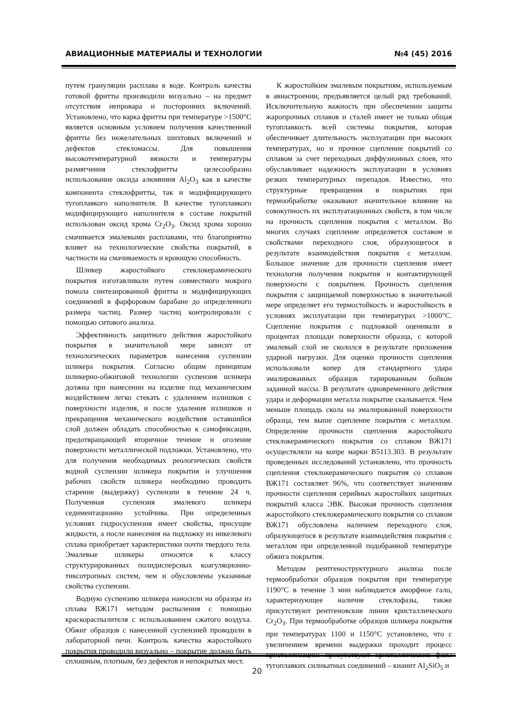АВИАЦИОННЫЕ МАТЕРИАЛЫ И ТЕХНОЛОГИИ №4 (45) 2016
путем грануляции расплава в воде. Контроль качества готовой фритты производили визуально – на предмет отсутствия непровара и посторонних включений. Установлено, что варка фритты при температуре >1500°C является основным условием получения качественной фритты без нежелательных шихтовых включений и дефектов стекломассы. Для повышения высокотемпературной вязкости и температуры размягчения стеклофритты целесообразно использование оксида алюминия Al<sub>2</sub>O<sub>3</sub> как в качестве компонента стеклофритты, так и модифицирующего тугоплавкого наполнителя. В качестве тугоплавкого модифицирующего наполнителя в составе покрытий использован оксид хрома Cr<sub>2</sub>O<sub>3</sub>. Оксид хрома хорошо смачивается эмалевыми расплавами, что благоприятно влияет на технологические свойства покрытий, в частности на смачиваемость и кроющую способность.
Шликер жаростойкого стеклокерамического покрытия изготавливали путем совместного мокрого помола синтезированной фритты и модифицирующих соединений в фарфоровом барабане до определенного размера частиц. Размер частиц контролировали с помощью ситового анализа.
Эффективность защитного действия жаростойкого покрытия в значительной мере зависит от технологических параметров нанесения суспензии шликера покрытия. Согласно общим принципам шликерно-обжиговой технологии суспензия шликера должна при нанесении на изделие под механическим воздействием легко стекать с удалением излишков с поверхности изделия, и после удаления излишков и прекращения механического воздействия оставшийся слой должен обладать способностью к самофиксации, предотвращающей вторичное течение и оголение поверхности металлической подложки. Установлено, что для получения необходимых реологических свойств водной суспензии шликера покрытия и улучшения рабочих свойств шликера необходимо проводить старение (выдержку) суспензии в течение 24 ч. Полученная суспензия эмалевого шликера седиментационно устойчива. При определенных условиях гидросуспензия имеет свойства, присущие жидкости, а после нанесения на подложку из никелевого сплава приобретает характеристики почти твердого тела. Эмалевые шликеры относятся к классу структурированных полидисперсных коагуляционно-тиксотропных систем, чем и обусловлены указанные свойства суспензии.
Водную суспензию шликера наносили на образцы из сплава ВЖ171 методом распыления с помощью краскораспылителя с использованием сжатого воздуха. Обжиг образцов с нанесенной суспензией проводили в лабораторной печи. Контроль качества жаростойкого покрытия проводили визуально – покрытие должно быть сплошным, плотным, без дефектов и непокрытых мест.
К жаростойким эмалевым покрытиям, используемым в авиастроении, предъявляется целый ряд требований. Исключительную важность при обеспечении защиты жаропрочных сплавов и сталей имеет не только общая тугоплавкость всей системы покрытия, которая обеспечивает длительность эксплуатации при высоких температурах, но и прочное сцепление покрытий со сплавом за счет переходных диффузионных слоев, что обуславливает надежность эксплуатации в условиях резких температурных перепадов. Известно, что структурные превращения в покрытиях при термообработке оказывают значительное влияние на совокупность их эксплуатационных свойств, в том числе на прочность сцепления покрытия с металлом. Во многих случаях сцепление определяется составом и свойствами переходного слоя, образующегося в результате взаимодействия покрытия с металлом. Большое значение для прочности сцепления имеет технология получения покрытия и контактирующей поверхности с покрытием. Прочность сцепления покрытия с защищаемой поверхностью в значительной мере определяет его термостойкость и жаростойкость в условиях эксплуатации при температурах >1000°C. Сцепление покрытия с подложкой оценивали в процентах площади поверхности образца, с которой эмалевый слой не скололся в результате приложения ударной нагрузки. Для оценки прочности сцепления использовали копер для стандартного удара эмалированных образцов тарированным бойком заданной массы. В результате одновременного действия удара и деформации металла покрытие скалывается. Чем меньше площадь скола на эмалированной поверхности образца, тем выше сцепление покрытия с металлом. Определение прочности сцепления жаростойкого стеклокерамического покрытия со сплавом ВЖ171 осуществляли на копре марки В5113.303. В результате проведенных исследований установлено, что прочность сцепления стеклокерамического покрытия со сплавом ВЖ171 составляет 96%, что соответствует значениям прочности сцепления серийных жаростойких защитных покрытий класса ЭВК. Высокая прочность сцепления жаростойкого стеклокерамического покрытия со сплавом ВЖ171 обусловлена наличием переходного слоя, образующегося в результате взаимодействия покрытия с металлом при определенной подобранной температуре обжига покрытия.
Методом рентгеноструктурного анализа после термообработки образцов покрытия при температуре 1190°C в течение 3 мин наблюдается аморфное гало, характеризующее наличие стеклофазы, также присутствуют рентгеновские линии кристаллического Cr<sub>2</sub>O<sub>3</sub>. При термообработке образцов шликера покрытия при температурах 1100 и 1150°C установлено, что с увеличением времени выдержки проходит процесс кристаллизации: присутствуют кристаллические фазы тугоплавких силикатных соединений – кианит Al<sub>2</sub>SiO<sub>5</sub> и
20